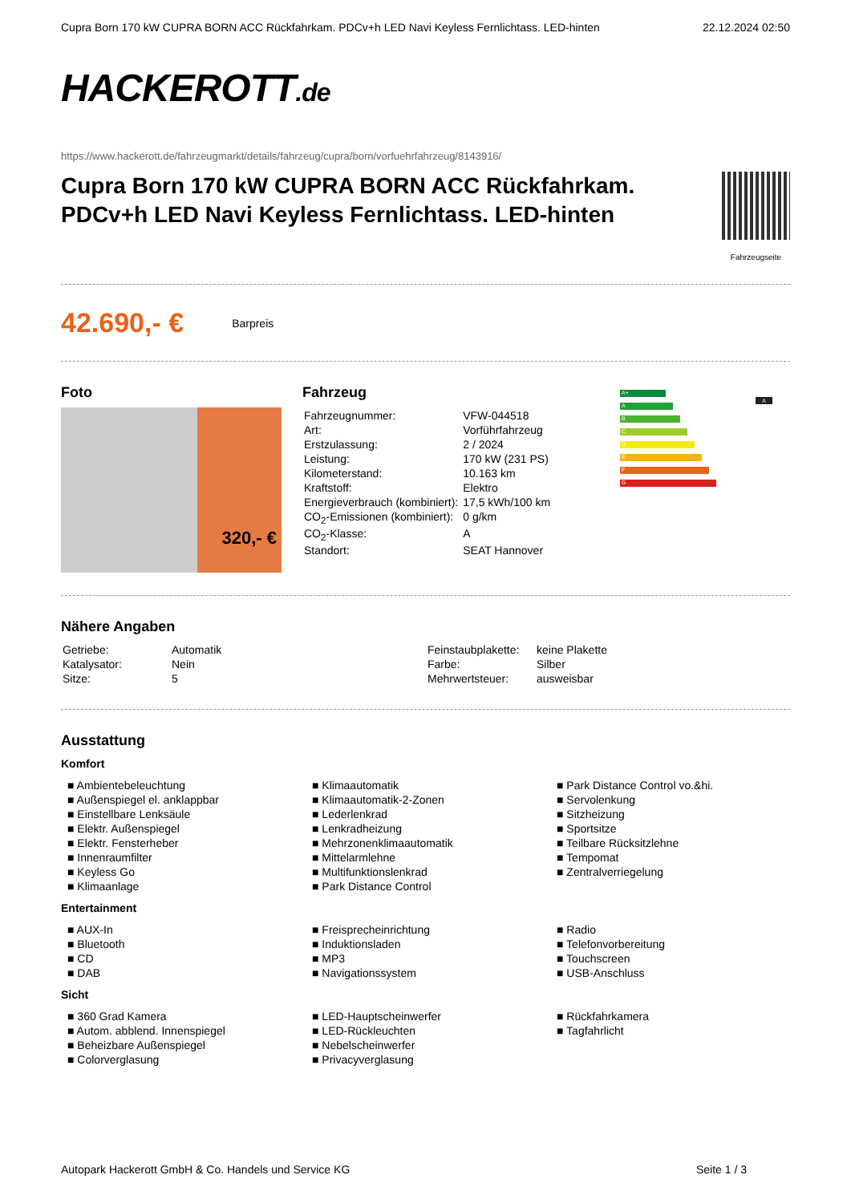Cupra Born 170 kW CUPRA BORN ACC Rückfahrkam. PDCv+h LED Navi Keyless Fernlichtass. LED-hinten 22.12.2024 02:50
HACKEROTT.de
https://www.hackerott.de/fahrzeugmarkt/details/fahrzeug/cupra/born/vorfuehrfahrzeug/8143916/
Cupra Born 170 kW CUPRA BORN ACC Rückfahrkam. PDCv+h LED Navi Keyless Fernlichtass. LED-hinten
Fahrzeugseite
42.690,- € Barpreis
Foto
320,- €
Fahrzeug
| Fahrzeugnummer: | VFW-044518 |
| Art: | Vorführfahrzeug |
| Erstzulassung: | 2 / 2024 |
| Leistung: | 170 kW (231 PS) |
| Kilometerstand: | 10.163 km |
| Kraftstoff: | Elektro |
| Energieverbrauch (kombiniert): | 17,5 kWh/100 km |
| CO<sub>2</sub>-Emissionen (kombiniert): | 0 g/km |
| CO<sub>2</sub>-Klasse: | A |
| Standort: | SEAT Hannover |
A+
A
B
C
D
E
F
G
A
Nähere Angaben
| Getriebe: | Automatik |
| Katalysator: | Nein |
| Sitze: | 5 |
| Feinstaubplakette: | keine Plakette |
| Farbe: | Silber |
| Mehrwertsteuer: | ausweisbar |
Ausstattung
Komfort
■ Ambientebeleuchtung
■ Außenspiegel el. anklappbar
■ Einstellbare Lenksäule
■ Elektr. Außenspiegel
■ Elektr. Fensterheber
■ Innenraumfilter
■ Keyless Go
■ Klimaanlage
■ Klimaautomatik
■ Klimaautomatik-2-Zonen
■ Lederlenkrad
■ Lenkradheizung
■ Mehrzonenklimaautomatik
■ Mittelarmlehne
■ Multifunktionslenkrad
■ Park Distance Control
■ Park Distance Control vo.&hi.
■ Servolenkung
■ Sitzheizung
■ Sportsitze
■ Teilbare Rücksitzlehne
■ Tempomat
■ Zentralverriegelung
Entertainment
■ AUX-In
■ Bluetooth
■ CD
■ DAB
■ Freisprecheinrichtung
■ Induktionsladen
■ MP3
■ Navigationssystem
■ Radio
■ Telefonvorbereitung
■ Touchscreen
■ USB-Anschluss
Sicht
■ 360 Grad Kamera
■ Autom. abblend. Innenspiegel
■ Beheizbare Außenspiegel
■ Colorverglasung
■ LED-Hauptscheinwerfer
■ LED-Rückleuchten
■ Nebelscheinwerfer
■ Privacyverglasung
■ Rückfahrkamera
■ Tagfahrlicht
Autopark Hackerott GmbH & Co. Handels und Service KG Seite 1 / 3